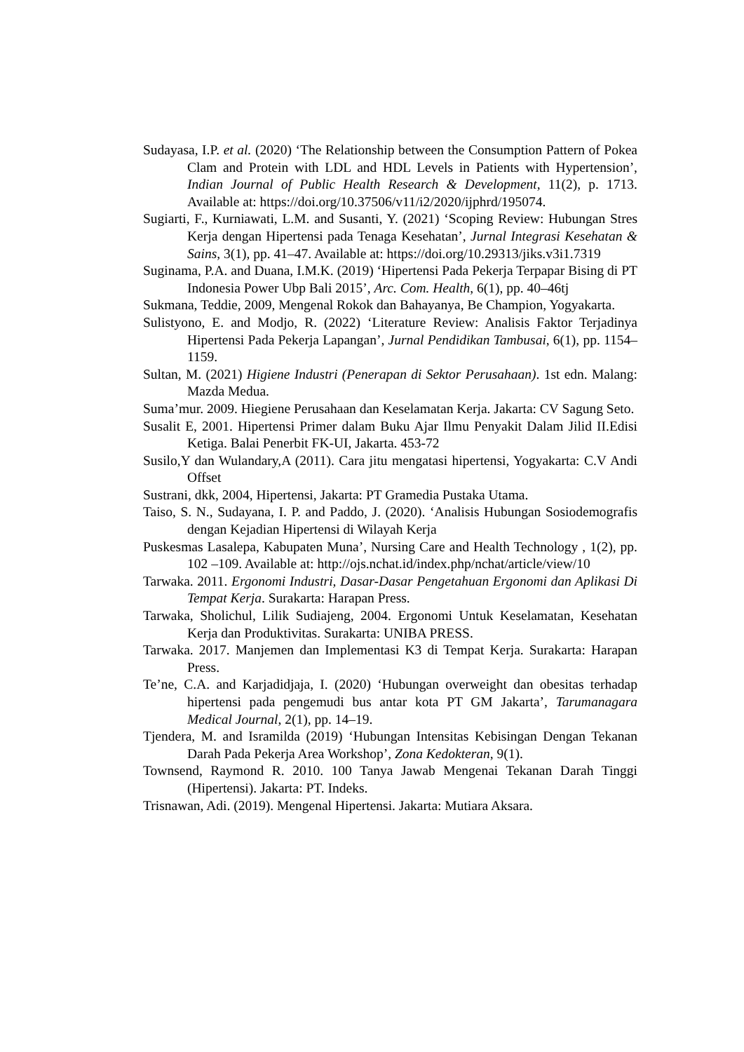Sudayasa, I.P. et al. (2020) ‘The Relationship between the Consumption Pattern of Pokea Clam and Protein with LDL and HDL Levels in Patients with Hypertension’, Indian Journal of Public Health Research & Development, 11(2), p. 1713. Available at: https://doi.org/10.37506/v11/i2/2020/ijphrd/195074.
Sugiarti, F., Kurniawati, L.M. and Susanti, Y. (2021) ‘Scoping Review: Hubungan Stres Kerja dengan Hipertensi pada Tenaga Kesehatan’, Jurnal Integrasi Kesehatan & Sains, 3(1), pp. 41–47. Available at: https://doi.org/10.29313/jiks.v3i1.7319
Suginama, P.A. and Duana, I.M.K. (2019) ‘Hipertensi Pada Pekerja Terpapar Bising di PT Indonesia Power Ubp Bali 2015’, Arc. Com. Health, 6(1), pp. 40–46tj
Sukmana, Teddie, 2009, Mengenal Rokok dan Bahayanya, Be Champion, Yogyakarta.
Sulistyono, E. and Modjo, R. (2022) ‘Literature Review: Analisis Faktor Terjadinya Hipertensi Pada Pekerja Lapangan’, Jurnal Pendidikan Tambusai, 6(1), pp. 1154–1159.
Sultan, M. (2021) Higiene Industri (Penerapan di Sektor Perusahaan). 1st edn. Malang: Mazda Medua.
Suma’mur. 2009. Hiegiene Perusahaan dan Keselamatan Kerja. Jakarta: CV Sagung Seto.
Susalit E, 2001. Hipertensi Primer dalam Buku Ajar Ilmu Penyakit Dalam Jilid II.Edisi Ketiga. Balai Penerbit FK-UI, Jakarta. 453-72
Susilo,Y dan Wulandary,A (2011). Cara jitu mengatasi hipertensi, Yogyakarta: C.V Andi Offset
Sustrani, dkk, 2004, Hipertensi, Jakarta: PT Gramedia Pustaka Utama.
Taiso, S. N., Sudayana, I. P. and Paddo, J. (2020). ‘Analisis Hubungan Sosiodemografis dengan Kejadian Hipertensi di Wilayah Kerja
Puskesmas Lasalepa, Kabupaten Muna’, Nursing Care and Health Technology , 1(2), pp. 102 –109. Available at: http://ojs.nchat.id/index.php/nchat/article/view/10
Tarwaka. 2011. Ergonomi Industri, Dasar-Dasar Pengetahuan Ergonomi dan Aplikasi Di Tempat Kerja. Surakarta: Harapan Press.
Tarwaka, Sholichul, Lilik Sudiajeng, 2004. Ergonomi Untuk Keselamatan, Kesehatan Kerja dan Produktivitas. Surakarta: UNIBA PRESS.
Tarwaka. 2017. Manjemen dan Implementasi K3 di Tempat Kerja. Surakarta: Harapan Press.
Te’ne, C.A. and Karjadidjaja, I. (2020) ‘Hubungan overweight dan obesitas terhadap hipertensi pada pengemudi bus antar kota PT GM Jakarta’, Tarumanagara Medical Journal, 2(1), pp. 14–19.
Tjendera, M. and Isramilda (2019) ‘Hubungan Intensitas Kebisingan Dengan Tekanan Darah Pada Pekerja Area Workshop’, Zona Kedokteran, 9(1).
Townsend, Raymond R. 2010. 100 Tanya Jawab Mengenai Tekanan Darah Tinggi (Hipertensi). Jakarta: PT. Indeks.
Trisnawan, Adi. (2019). Mengenal Hipertensi. Jakarta: Mutiara Aksara.